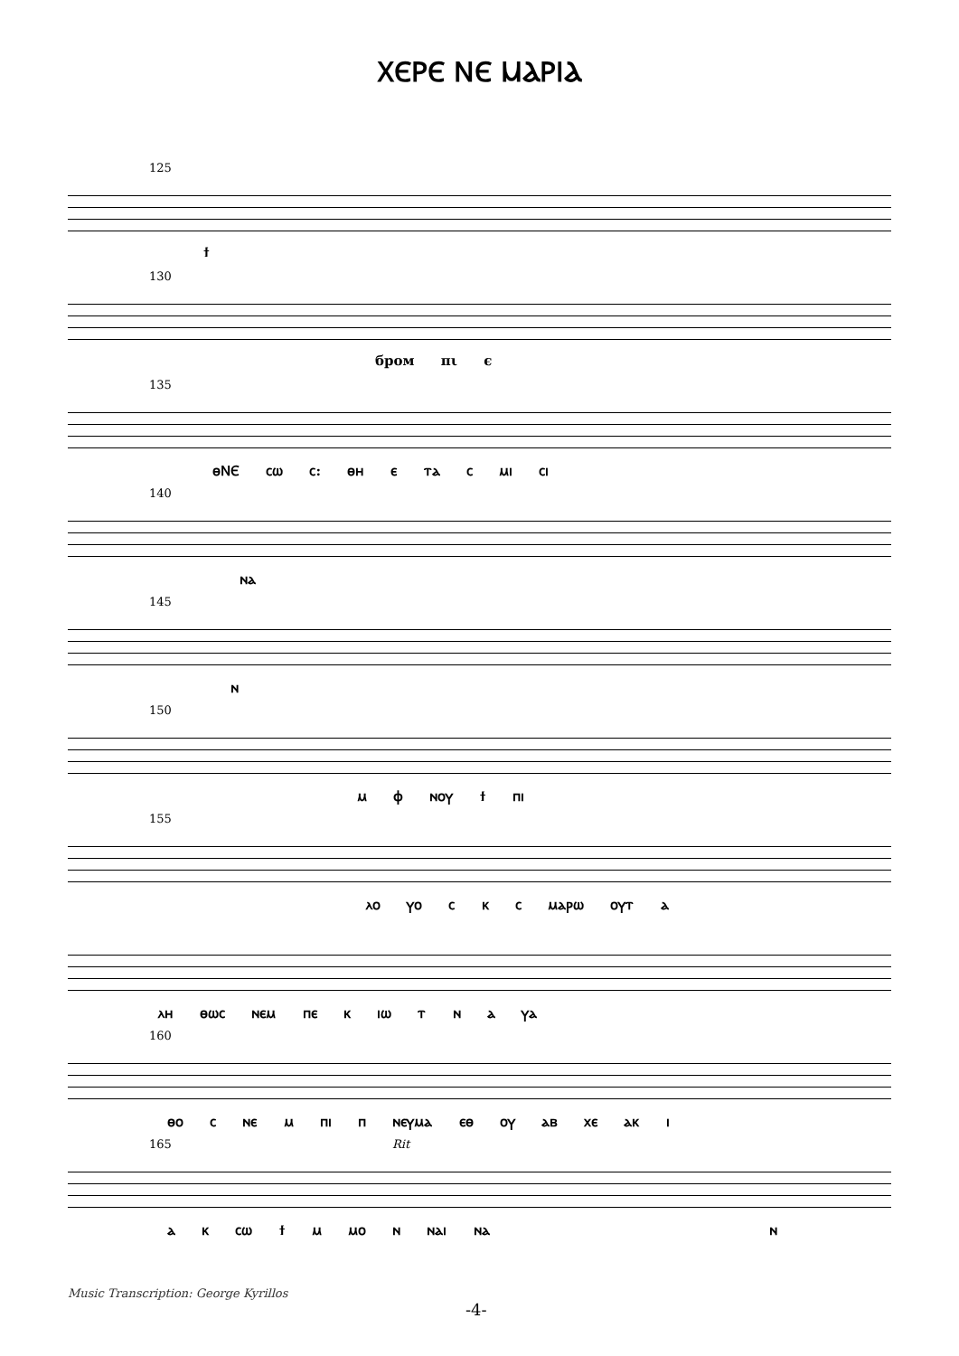ⲬⲈⲢⲈ ⲚⲈ ⲘⲀⲢⲒⲀ
125
ϯ
130
бром пι є
135
ⲑⲚⲈ ⲥⲱ ⲥ: ⲑⲏ ⲉ ⲧⲁ ⲥ ⲙⲓ ⲥⲓ
140
ⲛⲁ
145
ⲛ
150
ⲙ ⲫ ⲛⲟⲩ ϯ ⲡⲓ
155
ⲗⲟ ⲩⲟ ⲥ ⲕ ⲥ ⲙⲁⲣⲱ ⲟⲩⲧ ⲁ
ⲗⲏ ⲑⲱⲥ ⲛⲉⲙ ⲡⲉ ⲕ ⲓⲱ ⲧ ⲛ ⲁ ⲩⲁ
160
ⲑⲟ ⲥ ⲛⲉ ⲙ ⲡⲓ ⲡ ⲛⲉⲩⲙⲁ ⲉⲑ ⲟⲩ ⲁⲃ ⲭⲉ ⲁⲕ ⲓ
165 Rit
ⲁ ⲕ ⲥⲱ ϯ ⲙ ⲙⲟ ⲛ ⲛⲁⲓ ⲛⲁ ⲛ
Music Transcription: George Kyrillos
-4-